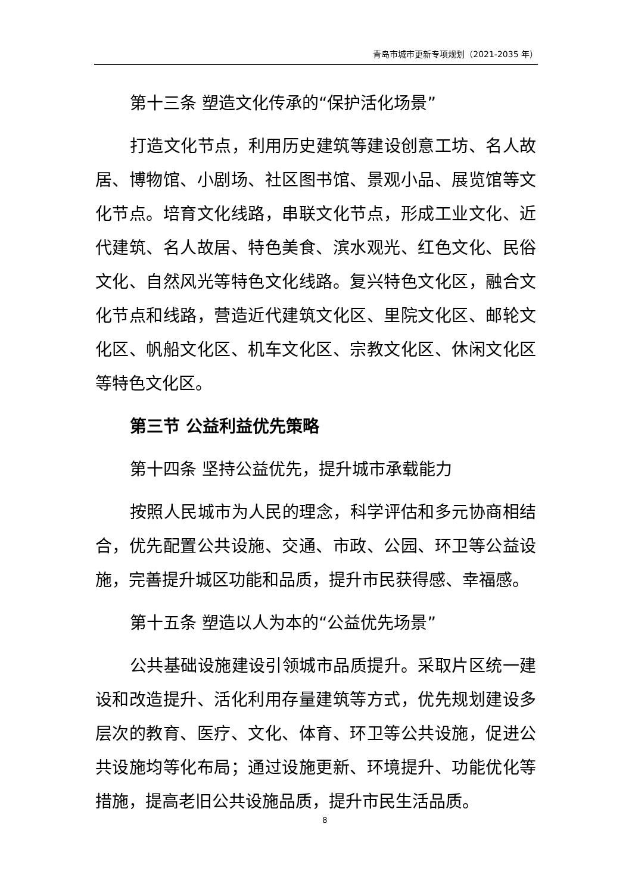青岛市城市更新专项规划（2021-2035 年）
第十三条 塑造文化传承的“保护活化场景”
打造文化节点，利用历史建筑等建设创意工坊、名人故居、博物馆、小剧场、社区图书馆、景观小品、展览馆等文化节点。培育文化线路，串联文化节点，形成工业文化、近代建筑、名人故居、特色美食、滨水观光、红色文化、民俗文化、自然风光等特色文化线路。复兴特色文化区，融合文化节点和线路，营造近代建筑文化区、里院文化区、邮轮文化区、帆船文化区、机车文化区、宗教文化区、休闲文化区等特色文化区。
第三节 公益利益优先策略
第十四条 坚持公益优先，提升城市承载能力
按照人民城市为人民的理念，科学评估和多元协商相结合，优先配置公共设施、交通、市政、公园、环卫等公益设施，完善提升城区功能和品质，提升市民获得感、幸福感。
第十五条 塑造以人为本的“公益优先场景”
公共基础设施建设引领城市品质提升。采取片区统一建设和改造提升、活化利用存量建筑等方式，优先规划建设多层次的教育、医疗、文化、体育、环卫等公共设施，促进公共设施均等化布局；通过设施更新、环境提升、功能优化等措施，提高老旧公共设施品质，提升市民生活品质。
8